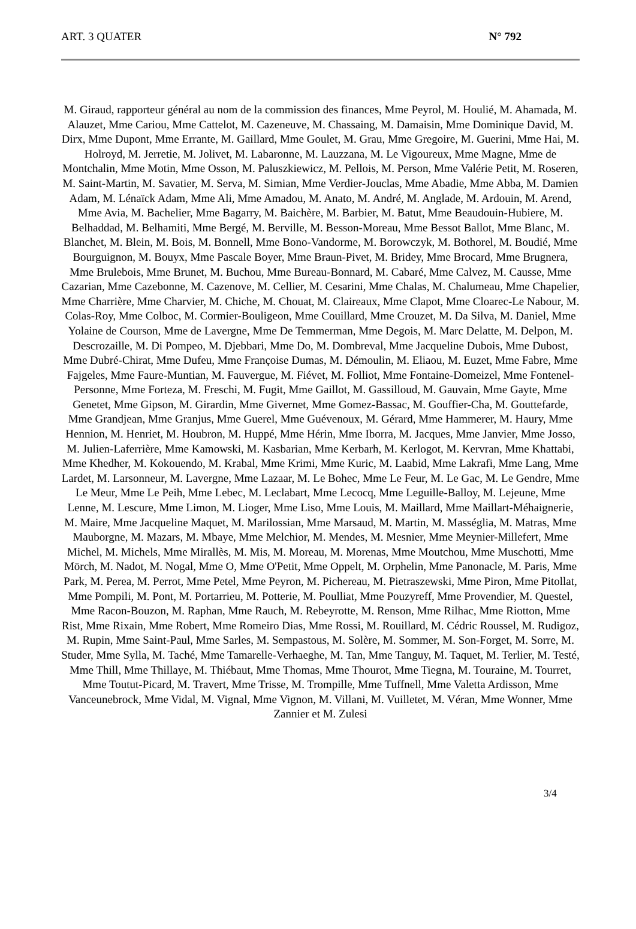ART. 3 QUATER N° 792
M. Giraud, rapporteur général au nom de la commission des finances, Mme Peyrol, M. Houlié, M. Ahamada, M. Alauzet, Mme Cariou, Mme Cattelot, M. Cazeneuve, M. Chassaing, M. Damaisin, Mme Dominique David, M. Dirx, Mme Dupont, Mme Errante, M. Gaillard, Mme Goulet, M. Grau, Mme Gregoire, M. Guerini, Mme Hai, M. Holroyd, M. Jerretie, M. Jolivet, M. Labaronne, M. Lauzzana, M. Le Vigoureux, Mme Magne, Mme de Montchalin, Mme Motin, Mme Osson, M. Paluszkiewicz, M. Pellois, M. Person, Mme Valérie Petit, M. Roseren, M. Saint-Martin, M. Savatier, M. Serva, M. Simian, Mme Verdier-Jouclas, Mme Abadie, Mme Abba, M. Damien Adam, M. Lénaïck Adam, Mme Ali, Mme Amadou, M. Anato, M. André, M. Anglade, M. Ardouin, M. Arend, Mme Avia, M. Bachelier, Mme Bagarry, M. Baichère, M. Barbier, M. Batut, Mme Beaudouin-Hubiere, M. Belhaddad, M. Belhamiti, Mme Bergé, M. Berville, M. Besson-Moreau, Mme Bessot Ballot, Mme Blanc, M. Blanchet, M. Blein, M. Bois, M. Bonnell, Mme Bono-Vandorme, M. Borowczyk, M. Bothorel, M. Boudié, Mme Bourguignon, M. Bouyx, Mme Pascale Boyer, Mme Braun-Pivet, M. Bridey, Mme Brocard, Mme Brugnera, Mme Brulebois, Mme Brunet, M. Buchou, Mme Bureau-Bonnard, M. Cabaré, Mme Calvez, M. Causse, Mme Cazarian, Mme Cazebonne, M. Cazenove, M. Cellier, M. Cesarini, Mme Chalas, M. Chalumeau, Mme Chapelier, Mme Charrière, Mme Charvier, M. Chiche, M. Chouat, M. Claireaux, Mme Clapot, Mme Cloarec-Le Nabour, M. Colas-Roy, Mme Colboc, M. Cormier-Bouligeon, Mme Couillard, Mme Crouzet, M. Da Silva, M. Daniel, Mme Yolaine de Courson, Mme de Lavergne, Mme De Temmerman, Mme Degois, M. Marc Delatte, M. Delpon, M. Descrozaille, M. Di Pompeo, M. Djebbari, Mme Do, M. Dombreval, Mme Jacqueline Dubois, Mme Dubost, Mme Dubré-Chirat, Mme Dufeu, Mme Françoise Dumas, M. Démoulin, M. Eliaou, M. Euzet, Mme Fabre, Mme Fajgeles, Mme Faure-Muntian, M. Fauvergue, M. Fiévet, M. Folliot, Mme Fontaine-Domeizel, Mme Fontenel-Personne, Mme Forteza, M. Freschi, M. Fugit, Mme Gaillot, M. Gassilloud, M. Gauvain, Mme Gayte, Mme Genetet, Mme Gipson, M. Girardin, Mme Givernet, Mme Gomez-Bassac, M. Gouffier-Cha, M. Gouttefarde, Mme Grandjean, Mme Granjus, Mme Guerel, Mme Guévenoux, M. Gérard, Mme Hammerer, M. Haury, Mme Hennion, M. Henriet, M. Houbron, M. Huppé, Mme Hérin, Mme Iborra, M. Jacques, Mme Janvier, Mme Josso, M. Julien-Laferrière, Mme Kamowski, M. Kasbarian, Mme Kerbarh, M. Kerlogot, M. Kervran, Mme Khattabi, Mme Khedher, M. Kokouendo, M. Krabal, Mme Krimi, Mme Kuric, M. Laabid, Mme Lakrafi, Mme Lang, Mme Lardet, M. Larsonneur, M. Lavergne, Mme Lazaar, M. Le Bohec, Mme Le Feur, M. Le Gac, M. Le Gendre, Mme Le Meur, Mme Le Peih, Mme Lebec, M. Leclabart, Mme Lecocq, Mme Leguille-Balloy, M. Lejeune, Mme Lenne, M. Lescure, Mme Limon, M. Lioger, Mme Liso, Mme Louis, M. Maillard, Mme Maillart-Méhaignerie, M. Maire, Mme Jacqueline Maquet, M. Marilossian, Mme Marsaud, M. Martin, M. Masséglia, M. Matras, Mme Mauborgne, M. Mazars, M. Mbaye, Mme Melchior, M. Mendes, M. Mesnier, Mme Meynier-Millefert, Mme Michel, M. Michels, Mme Mirallès, M. Mis, M. Moreau, M. Morenas, Mme Moutchou, Mme Muschotti, Mme Mörch, M. Nadot, M. Nogal, Mme O, Mme O'Petit, Mme Oppelt, M. Orphelin, Mme Panonacle, M. Paris, Mme Park, M. Perea, M. Perrot, Mme Petel, Mme Peyron, M. Pichereau, M. Pietraszewski, Mme Piron, Mme Pitollat, Mme Pompili, M. Pont, M. Portarrieu, M. Potterie, M. Poulliat, Mme Pouzyreff, Mme Provendier, M. Questel, Mme Racon-Bouzon, M. Raphan, Mme Rauch, M. Rebeyrotte, M. Renson, Mme Rilhac, Mme Riotton, Mme Rist, Mme Rixain, Mme Robert, Mme Romeiro Dias, Mme Rossi, M. Rouillard, M. Cédric Roussel, M. Rudigoz, M. Rupin, Mme Saint-Paul, Mme Sarles, M. Sempastous, M. Solère, M. Sommer, M. Son-Forget, M. Sorre, M. Studer, Mme Sylla, M. Taché, Mme Tamarelle-Verhaeghe, M. Tan, Mme Tanguy, M. Taquet, M. Terlier, M. Testé, Mme Thill, Mme Thillaye, M. Thiébaut, Mme Thomas, Mme Thourot, Mme Tiegna, M. Touraine, M. Tourret, Mme Toutut-Picard, M. Travert, Mme Trisse, M. Trompille, Mme Tuffnell, Mme Valetta Ardisson, Mme Vanceunebrock, Mme Vidal, M. Vignal, Mme Vignon, M. Villani, M. Vuilletet, M. Véran, Mme Wonner, Mme Zannier et M. Zulesi
3/4